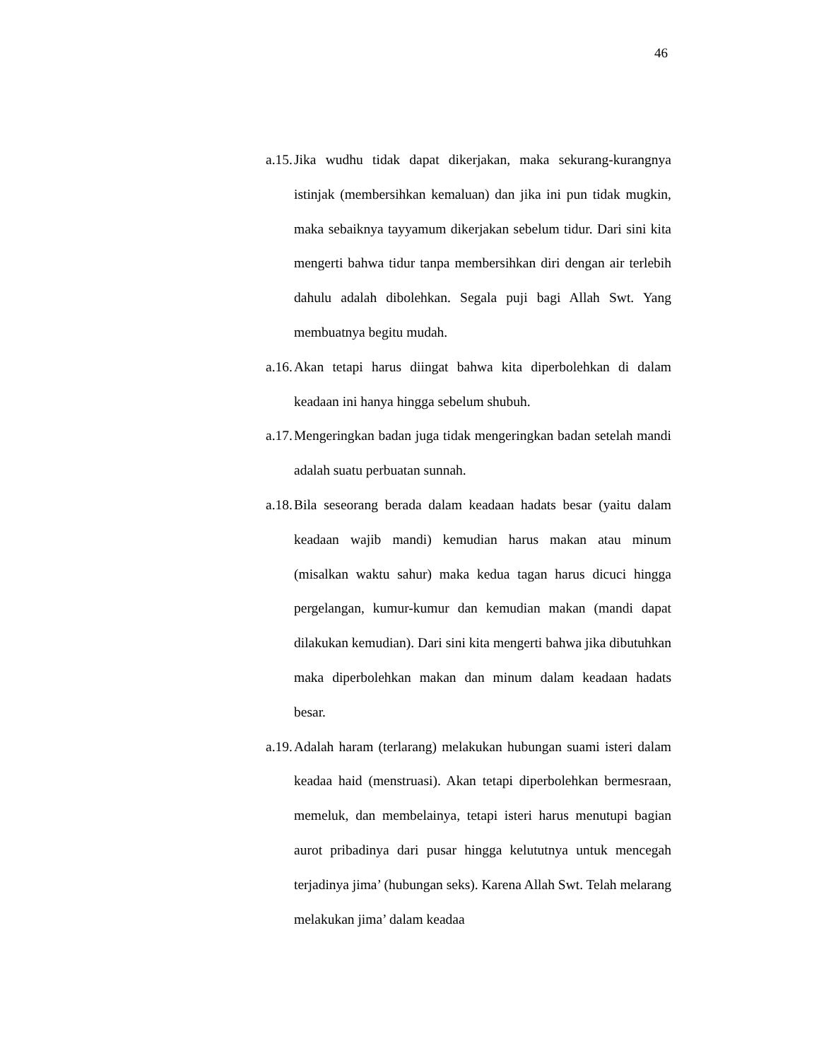46
a.15. Jika wudhu tidak dapat dikerjakan, maka sekurang-kurangnya istinjak (membersihkan kemaluan) dan jika ini pun tidak mugkin, maka sebaiknya tayyamum dikerjakan sebelum tidur. Dari sini kita mengerti bahwa tidur tanpa membersihkan diri dengan air terlebih dahulu adalah dibolehkan. Segala puji bagi Allah Swt. Yang membuatnya begitu mudah.
a.16. Akan tetapi harus diingat bahwa kita diperbolehkan di dalam keadaan ini hanya hingga sebelum shubuh.
a.17. Mengeringkan badan juga tidak mengeringkan badan setelah mandi adalah suatu perbuatan sunnah.
a.18. Bila seseorang berada dalam keadaan hadats besar (yaitu dalam keadaan wajib mandi) kemudian harus makan atau minum (misalkan waktu sahur) maka kedua tagan harus dicuci hingga pergelangan, kumur-kumur dan kemudian makan (mandi dapat dilakukan kemudian). Dari sini kita mengerti bahwa jika dibutuhkan maka diperbolehkan makan dan minum dalam keadaan hadats besar.
a.19. Adalah haram (terlarang) melakukan hubungan suami isteri dalam keadaa haid (menstruasi). Akan tetapi diperbolehkan bermesraan, memeluk, dan membelainya, tetapi isteri harus menutupi bagian aurot pribadinya dari pusar hingga kelututnya untuk mencegah terjadinya jima’ (hubungan seks). Karena Allah Swt. Telah melarang melakukan jima’ dalam keadaa